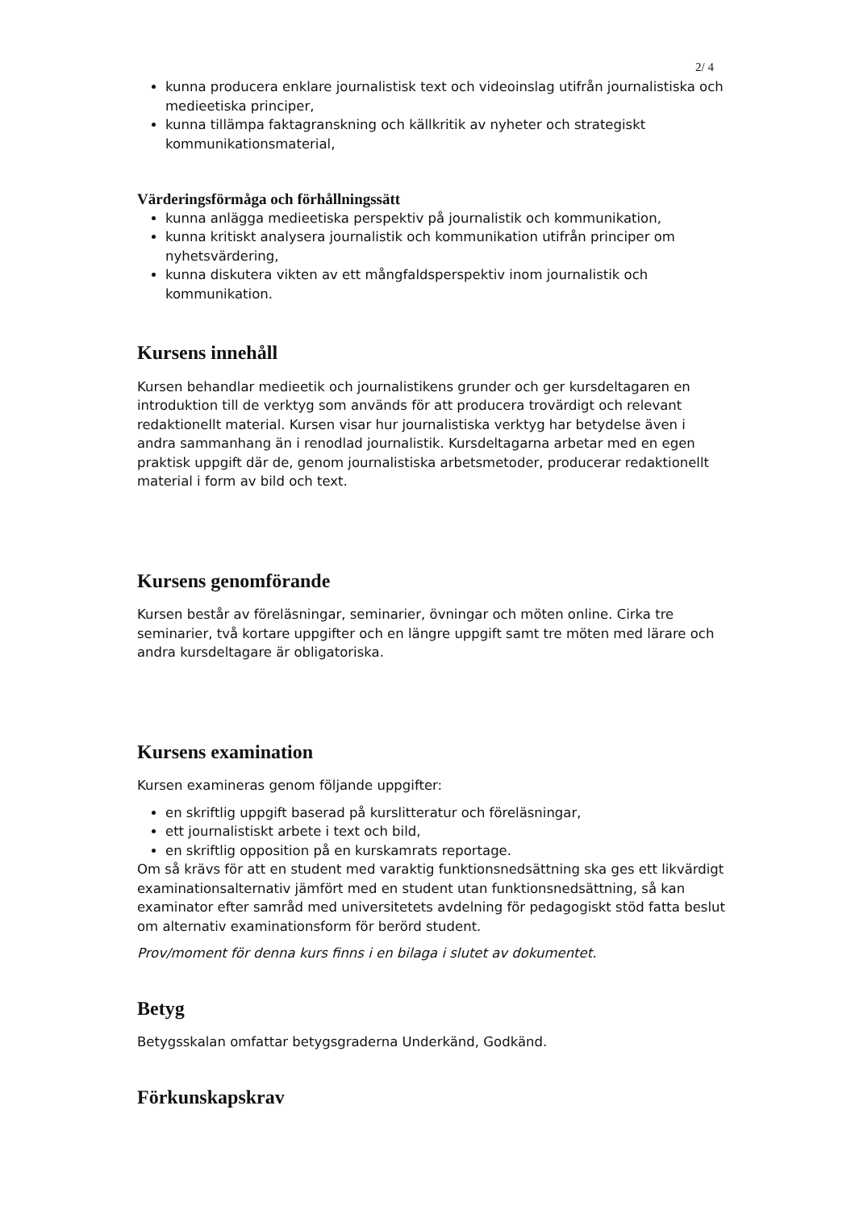2/ 4
kunna producera enklare journalistisk text och videoinslag utifrån journalistiska och medieetiska principer,
kunna tillämpa faktagranskning och källkritik av nyheter och strategiskt kommunikationsmaterial,
Värderingsförmåga och förhållningssätt
kunna anlägga medieetiska perspektiv på journalistik och kommunikation,
kunna kritiskt analysera journalistik och kommunikation utifrån principer om nyhetsvärdering,
kunna diskutera vikten av ett mångfaldsperspektiv inom journalistik och kommunikation.
Kursens innehåll
Kursen behandlar medieetik och journalistikens grunder och ger kursdeltagaren en introduktion till de verktyg som används för att producera trovärdigt och relevant redaktionellt material. Kursen visar hur journalistiska verktyg har betydelse även i andra sammanhang än i renodlad journalistik. Kursdeltagarna arbetar med en egen praktisk uppgift där de, genom journalistiska arbetsmetoder, producerar redaktionellt material i form av bild och text.
Kursens genomförande
Kursen består av föreläsningar, seminarier, övningar och möten online. Cirka tre seminarier, två kortare uppgifter och en längre uppgift samt tre möten med lärare och andra kursdeltagare är obligatoriska.
Kursens examination
Kursen examineras genom följande uppgifter:
en skriftlig uppgift baserad på kurslitteratur och föreläsningar,
ett journalistiskt arbete i text och bild,
en skriftlig opposition på en kurskamrats reportage.
Om så krävs för att en student med varaktig funktionsnedsättning ska ges ett likvärdigt examinationsalternativ jämfört med en student utan funktionsnedsättning, så kan examinator efter samråd med universitetets avdelning för pedagogiskt stöd fatta beslut om alternativ examinationsform för berörd student.
Prov/moment för denna kurs finns i en bilaga i slutet av dokumentet.
Betyg
Betygsskalan omfattar betygsgraderna Underkänd, Godkänd.
Förkunskapskrav